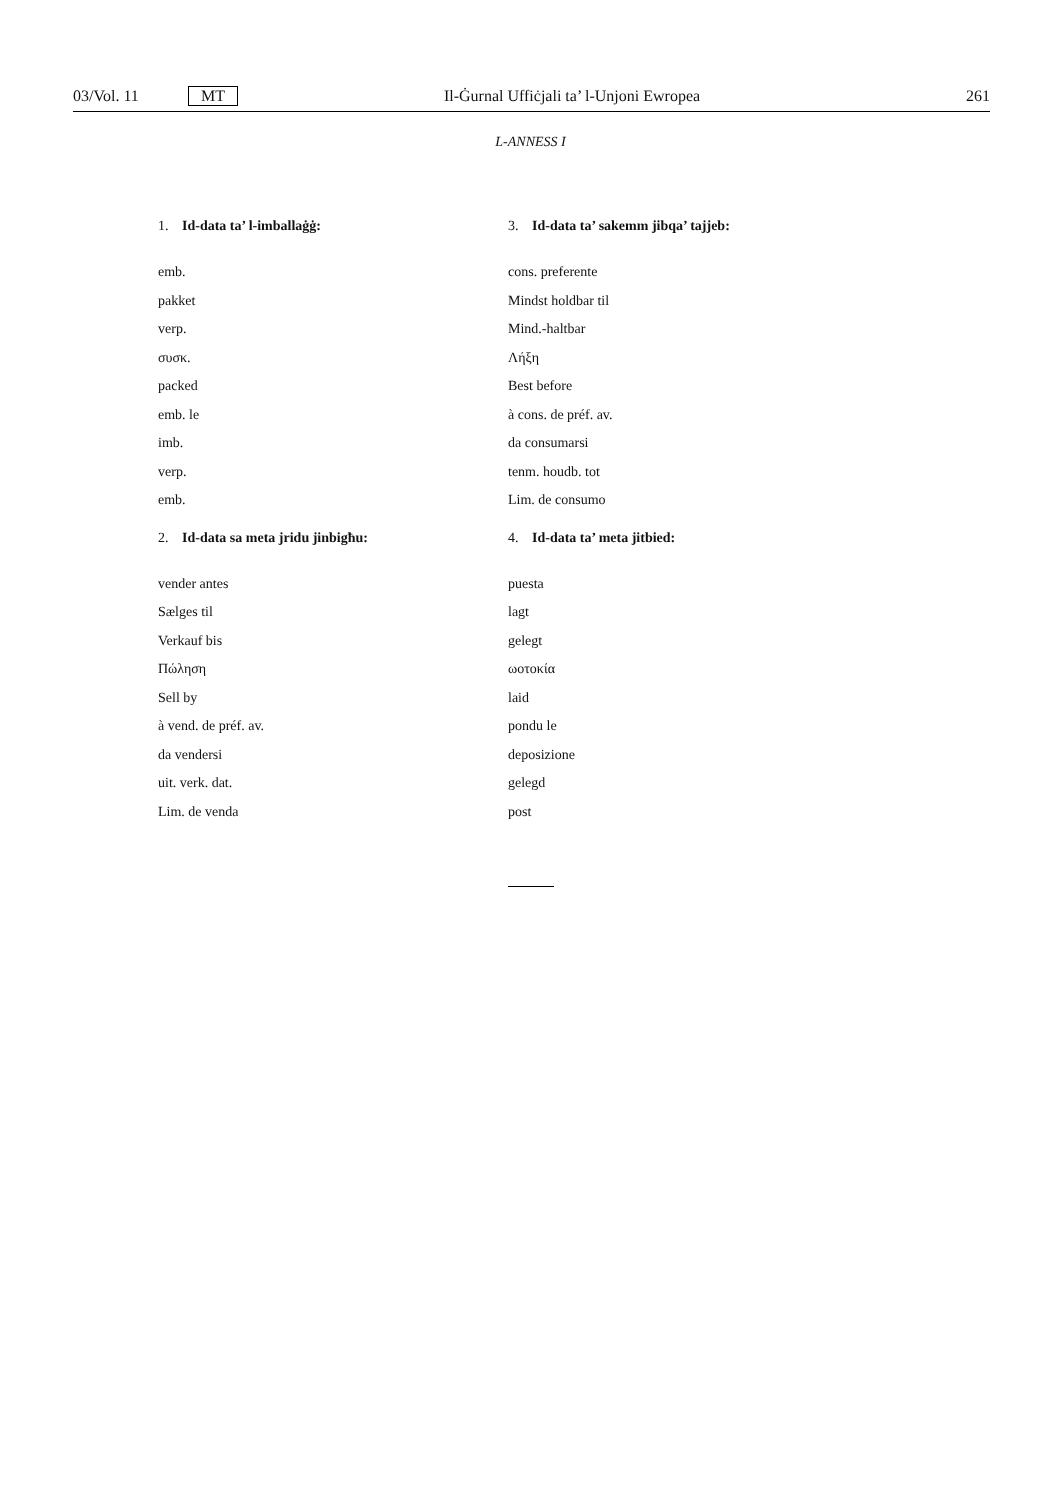03/Vol. 11 MT Il-Ġurnal Uffiċjali ta’ l-Unjoni Ewropea 261
L-ANNESS I
1. Id-data ta’ l-imballaġġ:
emb.
pakket
verp.
συσκ.
packed
emb. le
imb.
verp.
emb.
2. Id-data sa meta jridu jinbigħu:
vender antes
Sælges til
Verkauf bis
Πώληση
Sell by
à vend. de préf. av.
da vendersi
uit. verk. dat.
Lim. de venda
3. Id-data ta’ sakemm jibqa’ tajjeb:
cons. preferente
Mindst holdbar til
Mind.-haltbar
Λήξη
Best before
à cons. de préf. av.
da consumarsi
tenm. houdb. tot
Lim. de consumo
4. Id-data ta’ meta jitbied:
puesta
lagt
gelegt
ωοτοκία
laid
pondu le
deposizione
gelegd
post